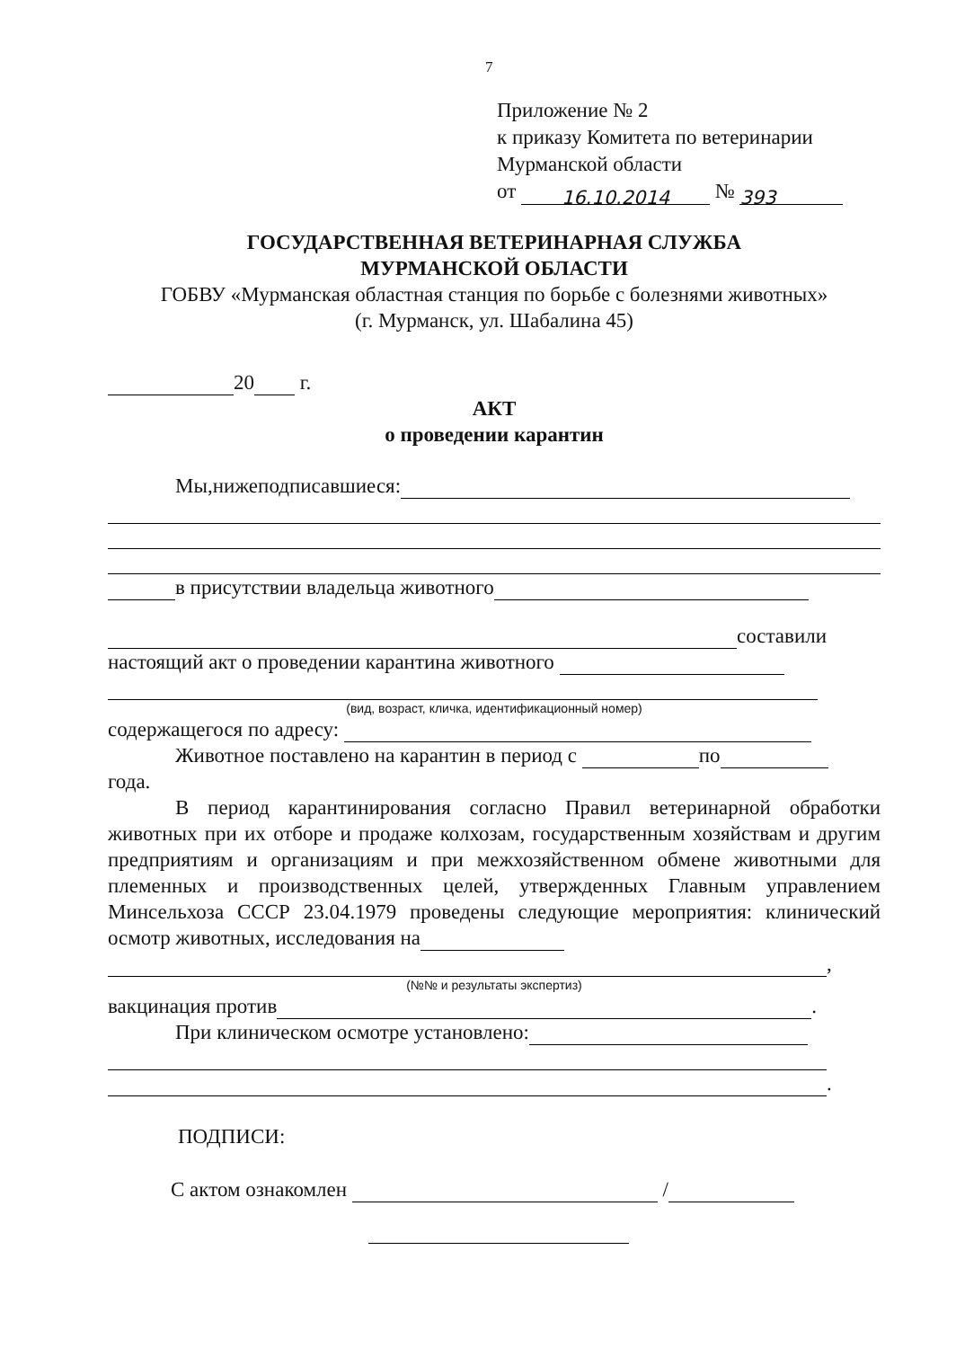7
Приложение № 2
к приказу Комитета по ветеринарии
Мурманской области
от 16.10.2014 № 393
ГОСУДАРСТВЕННАЯ ВЕТЕРИНАРНАЯ СЛУЖБА
МУРМАНСКОЙ ОБЛАСТИ
ГОБВУ «Мурманская областная станция по борьбе с болезнями животных»
(г. Мурманск, ул. Шабалина 45)
20 г.
АКТ
о проведении карантин
Мы,нижеподписавшиеся:
в присутствии владельца животного
составили
настоящий акт о проведении карантина животного
(вид, возраст, кличка, идентификационный номер)
содержащегося по адресу:
Животное поставлено на карантин в период с по
года.
В период карантинирования согласно Правил ветеринарной обработки животных при их отборе и продаже колхозам, государственным хозяйствам и другим предприятиям и организациям и при межхозяйственном обмене животными для племенных и производственных целей, утвержденных Главным управлением Минсельхоза СССР 23.04.1979 проведены следующие мероприятия: клинический осмотр животных, исследования на
,
(№№ и результаты экспертиз)
вакцинация против .
При клиническом осмотре установлено:
.
ПОДПИСИ:
С актом ознакомлен /